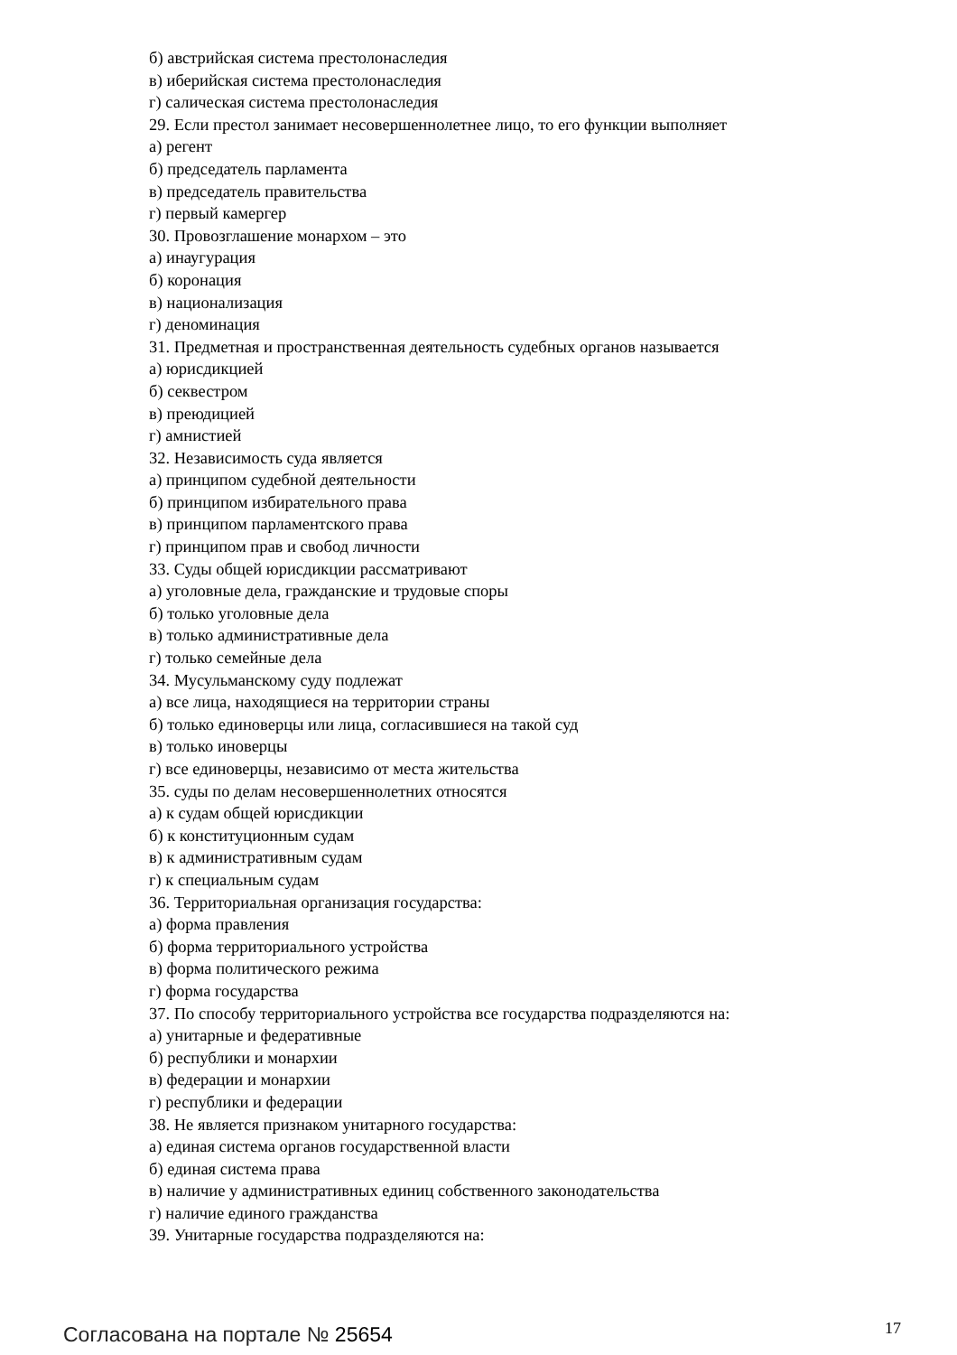б) австрийская система престолонаследия
в) иберийская система престолонаследия
г) салическая система престолонаследия
29. Если престол занимает несовершеннолетнее лицо, то его функции выполняет
а) регент
б) председатель парламента
в) председатель правительства
г) первый камергер
30. Провозглашение монархом – это
а) инаугурация
б) коронация
в) национализация
г) деноминация
31. Предметная и пространственная деятельность судебных органов называется
а) юрисдикцией
б) секвестром
в) преюдицией
г) амнистией
32. Независимость суда является
а) принципом судебной деятельности
б) принципом избирательного права
в) принципом парламентского права
г) принципом прав и свобод личности
33. Суды общей юрисдикции рассматривают
а) уголовные дела, гражданские и трудовые споры
б) только уголовные дела
в) только административные дела
г) только семейные дела
34. Мусульманскому суду подлежат
а) все лица, находящиеся на территории страны
б) только единоверцы или лица, согласившиеся на такой суд
в) только иноверцы
г) все единоверцы, независимо от места жительства
35. суды по делам несовершеннолетних относятся
а) к судам общей юрисдикции
б) к конституционным судам
в) к административным судам
г) к специальным судам
36. Территориальная организация государства:
а) форма правления
б) форма территориального устройства
в) форма политического режима
г) форма государства
37. По способу территориального устройства все государства подразделяются на:
а) унитарные и федеративные
б) республики и монархии
в) федерации и монархии
г) республики и федерации
38. Не является признаком унитарного государства:
а) единая система органов государственной власти
б) единая система права
в) наличие у административных единиц собственного законодательства
г) наличие единого гражданства
39. Унитарные государства подразделяются на:
Согласована на портале № 25654 17